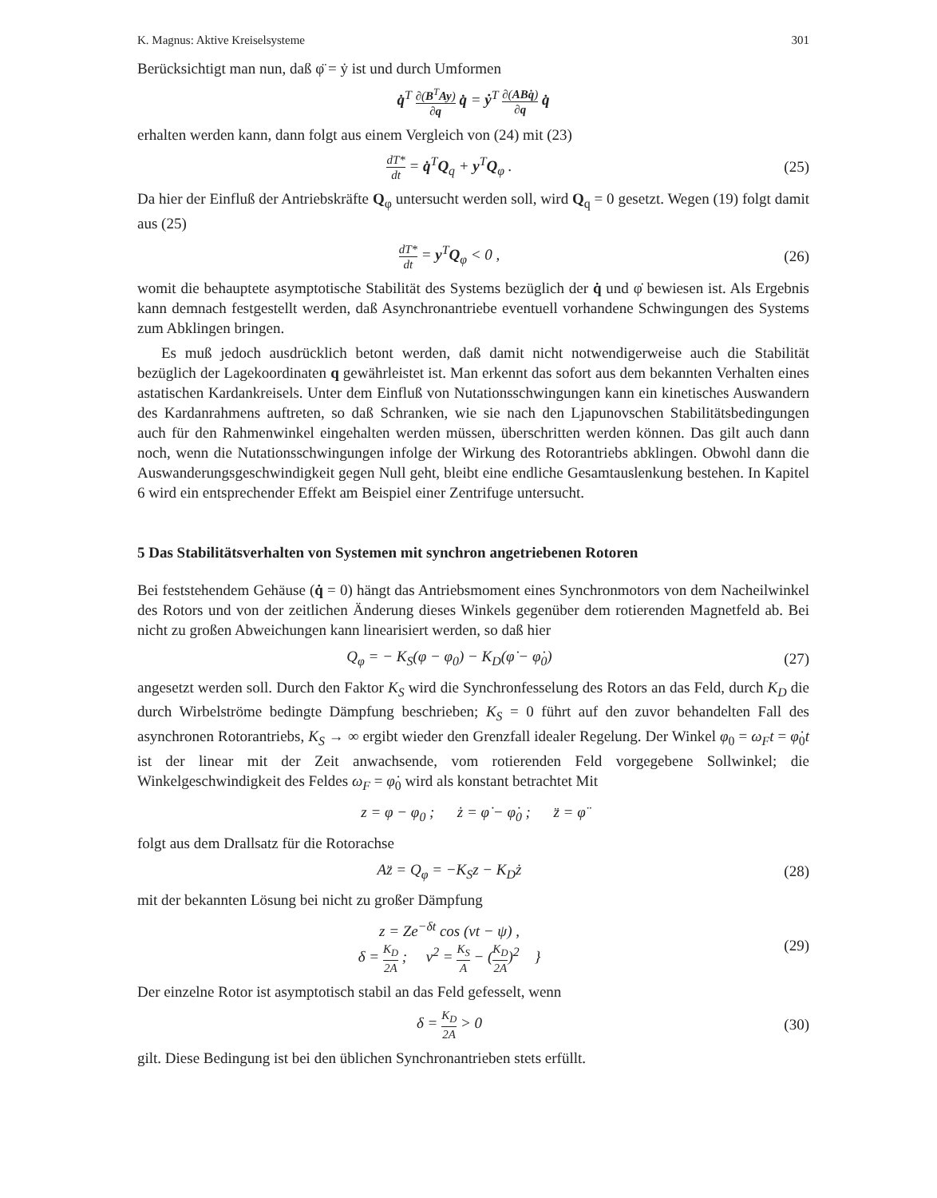K. Magnus: Aktive Kreiselsysteme 301
Berücksichtigt man nun, daß φ̈ = ẏ ist und durch Umformen
q̇<sup>T</sup> ∂(B<sup>T</sup>Ay) ∂q q̇ = ẏ<sup>T</sup> ∂(ABq̇) ∂q q̇
erhalten werden kann, dann folgt aus einem Vergleich von (24) mit (23)
dT* dt = q̇<sup>T</sup>Q<sub>q</sub> + y<sup>T</sup>Q<sub>φ</sub> . (25)
Da hier der Einfluß der Antriebskräfte Q<sub>φ</sub> untersucht werden soll, wird Q<sub>q</sub> = 0 gesetzt. Wegen (19) folgt damit aus (25)
dT* dt = y<sup>T</sup>Q<sub>φ</sub> < 0 , (26)
womit die behauptete asymptotische Stabilität des Systems bezüglich der q̇ und φ̇ bewiesen ist. Als Ergebnis kann demnach festgestellt werden, daß Asynchronantriebe eventuell vorhandene Schwingungen des Systems zum Abklingen bringen.
Es muß jedoch ausdrücklich betont werden, daß damit nicht notwendigerweise auch die Stabilität bezüglich der Lagekoordinaten q gewährleistet ist. Man erkennt das sofort aus dem bekannten Verhalten eines astatischen Kardankreisels. Unter dem Einfluß von Nutationsschwingungen kann ein kinetisches Auswandern des Kardanrahmens auftreten, so daß Schranken, wie sie nach den Ljapunovschen Stabilitätsbedingungen auch für den Rahmenwinkel eingehalten werden müssen, überschritten werden können. Das gilt auch dann noch, wenn die Nutationsschwingungen infolge der Wirkung des Rotorantriebs abklingen. Obwohl dann die Auswanderungsgeschwindigkeit gegen Null geht, bleibt eine endliche Gesamtauslenkung bestehen. In Kapitel 6 wird ein entsprechender Effekt am Beispiel einer Zentrifuge untersucht.
5 Das Stabilitätsverhalten von Systemen mit synchron angetriebenen Rotoren
Bei feststehendem Gehäuse (q̇ = 0) hängt das Antriebsmoment eines Synchronmotors von dem Nacheilwinkel des Rotors und von der zeitlichen Änderung dieses Winkels gegenüber dem rotierenden Magnetfeld ab. Bei nicht zu großen Abweichungen kann linearisiert werden, so daß hier
Q<sub>φ</sub> = − K<sub>S</sub>(φ − φ<sub>0</sub>) − K<sub>D</sub>(φ̇ − φ̇<sub>0</sub>)
(27)
angesetzt werden soll. Durch den Faktor K<sub>S</sub> wird die Synchronfesselung des Rotors an das Feld, durch K<sub>D</sub> die durch Wirbelströme bedingte Dämpfung beschrieben; K<sub>S</sub> = 0 führt auf den zuvor behandelten Fall des asynchronen Rotorantriebs, K<sub>S</sub> → ∞ ergibt wieder den Grenzfall idealer Regelung. Der Winkel φ<sub>0</sub> = ω<sub>F</sub>t = φ̇<sub>0</sub>t ist der linear mit der Zeit anwachsende, vom rotierenden Feld vorgegebene Sollwinkel; die Winkelgeschwindigkeit des Feldes ω<sub>F</sub> = φ̇<sub>0</sub> wird als konstant betrachtet Mit
z = φ − φ<sub>0</sub> ; ż = φ̇ − φ̇<sub>0</sub> ; z̈ = φ̈
folgt aus dem Drallsatz für die Rotorachse
Az̈ = Q<sub>φ</sub> = −K<sub>S</sub>z − K<sub>D</sub>ż (28)
mit der bekannten Lösung bei nicht zu großer Dämpfung
z = Ze<sup>−δt</sup> cos (νt − ψ) ,
δ = K<sub>D</sub> 2A ; ν<sup>2</sup> = K<sub>S</sub> A − (K<sub>D</sub> 2A)<sup>2</sup> }
(29)
Der einzelne Rotor ist asymptotisch stabil an das Feld gefesselt, wenn
δ = K<sub>D</sub> 2A > 0 (30)
gilt. Diese Bedingung ist bei den üblichen Synchronantrieben stets erfüllt.